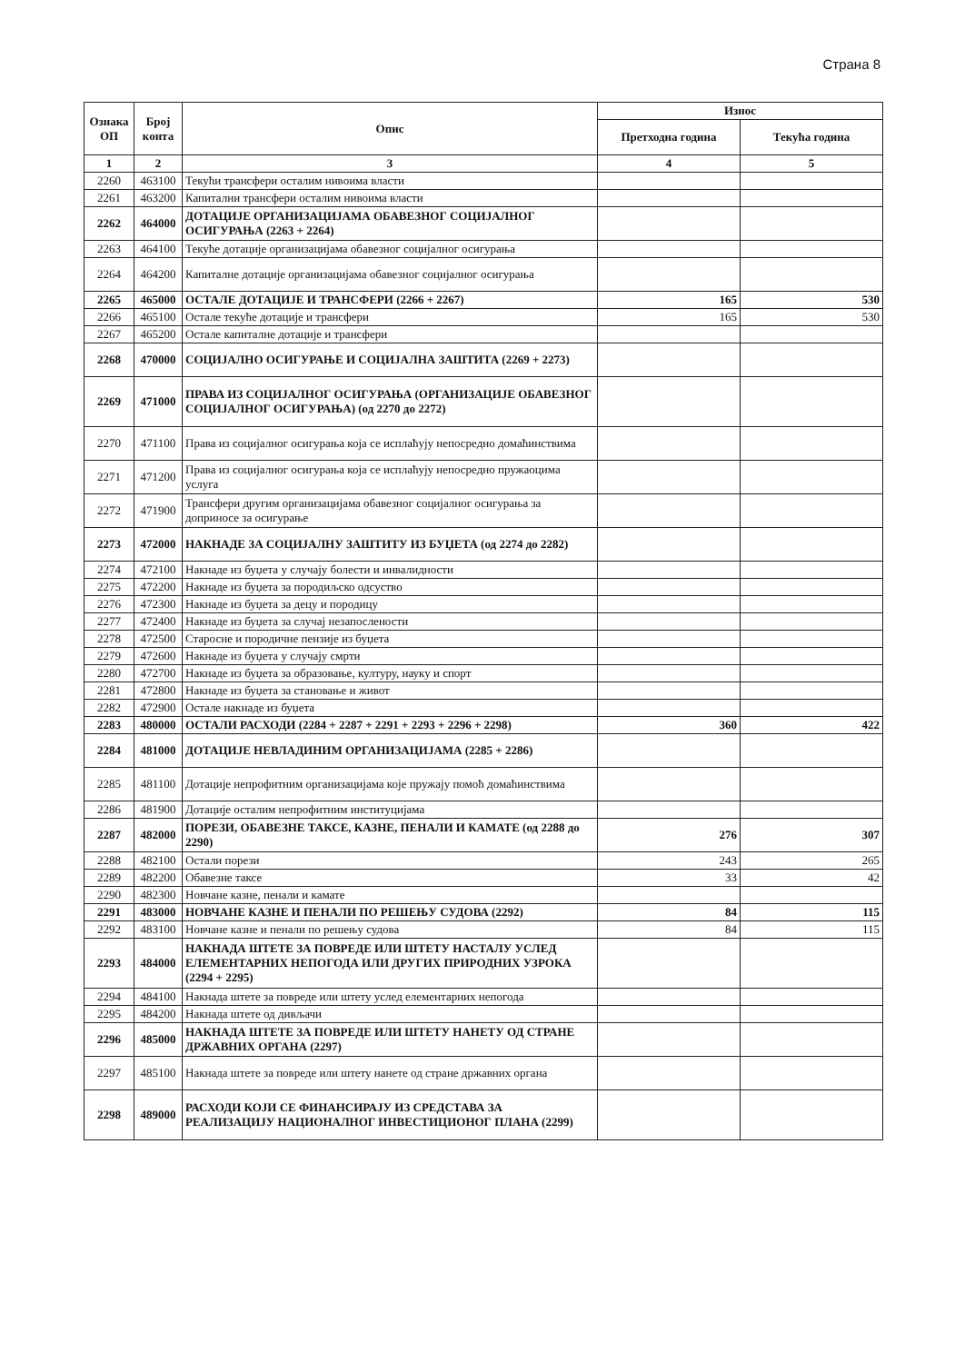Страна 8
| Ознака ОП | Број конта | Опис | Износ | |
| --- | --- | --- | --- | --- |
| | | | Претходна година | Текућа година |
| 1 | 2 | 3 | 4 | 5 |
| 2260 | 463100 | Текући трансфери осталим нивоима власти | | |
| 2261 | 463200 | Капитални трансфери осталим нивоима власти | | |
| 2262 | 464000 | ДОТАЦИЈЕ ОРГАНИЗАЦИЈАМА ОБАВЕЗНОГ СОЦИЈАЛНОГ ОСИГУРАЊА (2263 + 2264) | | |
| 2263 | 464100 | Текуће дотације организацијама обавезног социјалног осигурања | | |
| 2264 | 464200 | Капиталне дотације организацијама обавезног социјалног осигурања | | |
| 2265 | 465000 | ОСТАЛЕ ДОТАЦИЈЕ И ТРАНСФЕРИ (2266 + 2267) | 165 | 530 |
| 2266 | 465100 | Остале текуће дотације и трансфери | 165 | 530 |
| 2267 | 465200 | Остале капиталне дотације и трансфери | | |
| 2268 | 470000 | СОЦИЈАЛНО ОСИГУРАЊЕ И СОЦИЈАЛНА ЗАШТИТА (2269 + 2273) | | |
| 2269 | 471000 | ПРАВА ИЗ СОЦИЈАЛНОГ ОСИГУРАЊА (ОРГАНИЗАЦИЈЕ ОБАВЕЗНОГ СОЦИЈАЛНОГ ОСИГУРАЊА) (од 2270 до 2272) | | |
| 2270 | 471100 | Права из социјалног осигурања која се исплаћују непосредно домаћинствима | | |
| 2271 | 471200 | Права из социјалног осигурања која се исплаћују непосредно пружаоцима услуга | | |
| 2272 | 471900 | Трансфери другим организацијама обавезног социјалног осигурања за доприносе за осигурање | | |
| 2273 | 472000 | НАКНАДЕ ЗА СОЦИЈАЛНУ ЗАШТИТУ ИЗ БУЏЕТА (од 2274 до 2282) | | |
| 2274 | 472100 | Накнаде из буџета у случају болести и инвалидности | | |
| 2275 | 472200 | Накнаде из буџета за породиљско одсуство | | |
| 2276 | 472300 | Накнаде из буџета за децу и породицу | | |
| 2277 | 472400 | Накнаде из буџета за случај незапослености | | |
| 2278 | 472500 | Старосне и породичне пензије из буџета | | |
| 2279 | 472600 | Накнаде из буџета у случају смрти | | |
| 2280 | 472700 | Накнаде из буџета за образовање, културу, науку и спорт | | |
| 2281 | 472800 | Накнаде из буџета за становање и живот | | |
| 2282 | 472900 | Остале накнаде из буџета | | |
| 2283 | 480000 | ОСТАЛИ РАСХОДИ (2284 + 2287 + 2291 + 2293 + 2296 + 2298) | 360 | 422 |
| 2284 | 481000 | ДОТАЦИЈЕ НЕВЛАДИНИМ ОРГАНИЗАЦИЈАМА (2285 + 2286) | | |
| 2285 | 481100 | Дотације непрофитним организацијама које пружају помоћ домаћинствима | | |
| 2286 | 481900 | Дотације осталим непрофитним институцијама | | |
| 2287 | 482000 | ПОРЕЗИ, ОБАВЕЗНЕ ТАКСЕ, КАЗНЕ, ПЕНАЛИ И КАМАТЕ (од 2288 до 2290) | 276 | 307 |
| 2288 | 482100 | Остали порези | 243 | 265 |
| 2289 | 482200 | Обавезне таксе | 33 | 42 |
| 2290 | 482300 | Новчане казне, пенали и камате | | |
| 2291 | 483000 | НОВЧАНЕ КАЗНЕ И ПЕНАЛИ ПО РЕШЕЊУ СУДОВА (2292) | 84 | 115 |
| 2292 | 483100 | Новчане казне и пенали по решењу судова | 84 | 115 |
| 2293 | 484000 | НАКНАДА ШТЕТЕ ЗА ПОВРЕДЕ ИЛИ ШТЕТУ НАСТАЛУ УСЛЕД ЕЛЕМЕНТАРНИХ НЕПОГОДА ИЛИ ДРУГИХ ПРИРОДНИХ УЗРОКА (2294 + 2295) | | |
| 2294 | 484100 | Накнада штете за повреде или штету услед елементарних непогода | | |
| 2295 | 484200 | Накнада штете од дивљачи | | |
| 2296 | 485000 | НАКНАДА ШТЕТЕ ЗА ПОВРЕДЕ ИЛИ ШТЕТУ НАНЕТУ ОД СТРАНЕ ДРЖАВНИХ ОРГАНА (2297) | | |
| 2297 | 485100 | Накнада штете за повреде или штету нанете од стране државних органа | | |
| 2298 | 489000 | РАСХОДИ КОЈИ СЕ ФИНАНСИРАЈУ ИЗ СРЕДСТАВА ЗА РЕАЛИЗАЦИЈУ НАЦИОНАЛНОГ ИНВЕСТИЦИОНОГ ПЛАНА (2299) | | |